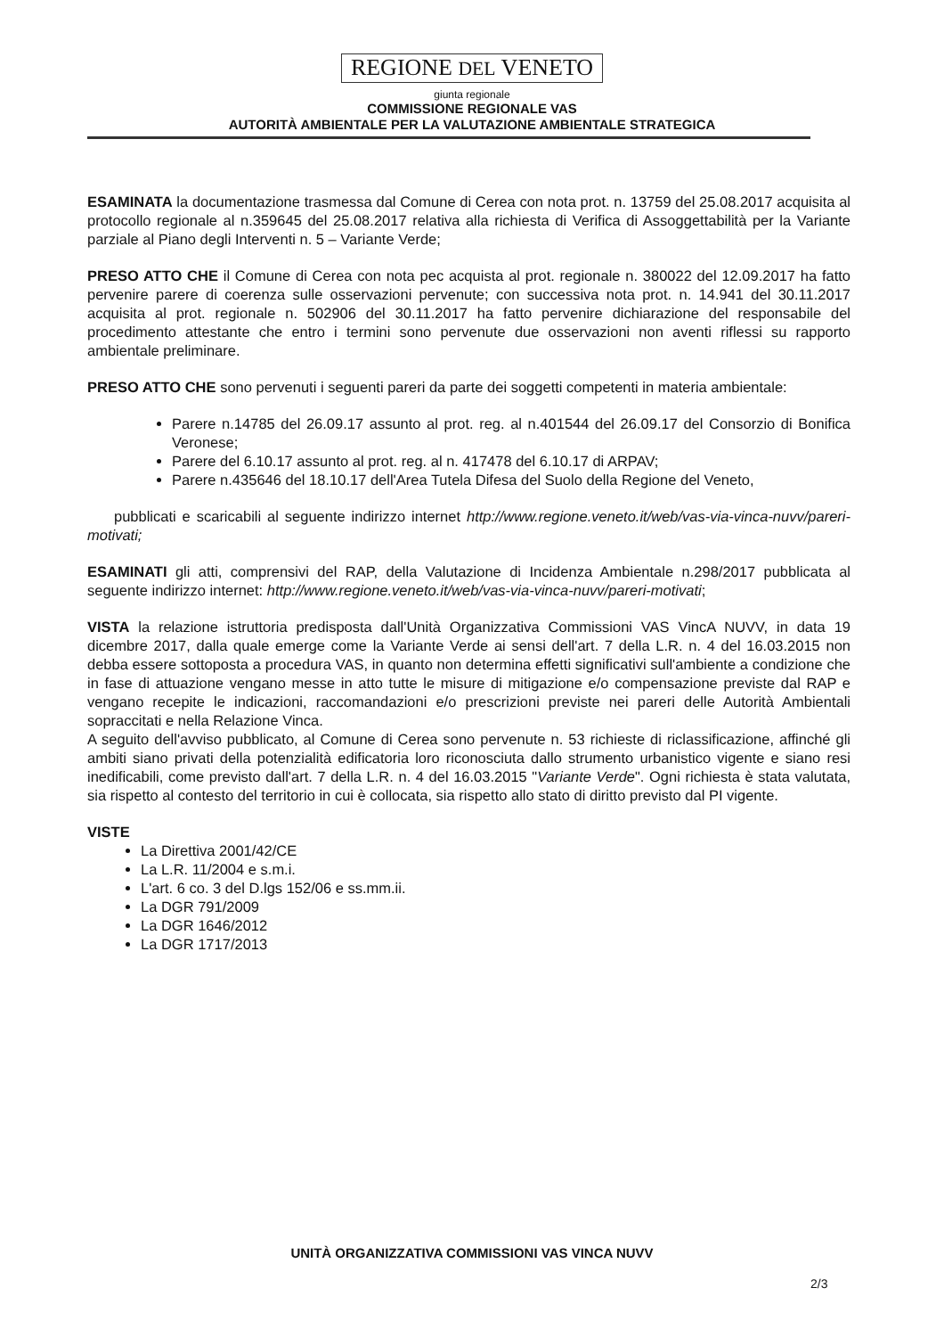REGIONE DEL VENETO
giunta regionale
COMMISSIONE REGIONALE VAS
AUTORITÀ AMBIENTALE PER LA VALUTAZIONE AMBIENTALE STRATEGICA
ESAMINATA la documentazione trasmessa dal Comune di Cerea con nota prot. n. 13759 del 25.08.2017 acquisita al protocollo regionale al n.359645 del 25.08.2017 relativa alla richiesta di Verifica di Assoggettabilità per la Variante parziale al Piano degli Interventi n. 5 – Variante Verde;
PRESO ATTO CHE il Comune di Cerea con nota pec acquista al prot. regionale n. 380022 del 12.09.2017 ha fatto pervenire parere di coerenza sulle osservazioni pervenute; con successiva nota prot. n. 14.941 del 30.11.2017 acquisita al prot. regionale n. 502906 del 30.11.2017 ha fatto pervenire dichiarazione del responsabile del procedimento attestante che entro i termini sono pervenute due osservazioni non aventi riflessi su rapporto ambientale preliminare.
PRESO ATTO CHE sono pervenuti i seguenti pareri da parte dei soggetti competenti in materia ambientale:
Parere n.14785 del 26.09.17 assunto al prot. reg. al n.401544 del 26.09.17 del Consorzio di Bonifica Veronese;
Parere del 6.10.17 assunto al prot. reg. al n. 417478 del 6.10.17 di ARPAV;
Parere n.435646 del 18.10.17 dell'Area Tutela Difesa del Suolo della Regione del Veneto,
pubblicati e scaricabili al seguente indirizzo internet http://www.regione.veneto.it/web/vas-via-vinca-nuvv/pareri-motivati;
ESAMINATI gli atti, comprensivi del RAP, della Valutazione di Incidenza Ambientale n.298/2017 pubblicata al seguente indirizzo internet: http://www.regione.veneto.it/web/vas-via-vinca-nuvv/pareri-motivati;
VISTA la relazione istruttoria predisposta dall'Unità Organizzativa Commissioni VAS VincA NUVV, in data 19 dicembre 2017, dalla quale emerge come la Variante Verde ai sensi dell'art. 7 della L.R. n. 4 del 16.03.2015 non debba essere sottoposta a procedura VAS, in quanto non determina effetti significativi sull'ambiente a condizione che in fase di attuazione vengano messe in atto tutte le misure di mitigazione e/o compensazione previste dal RAP e vengano recepite le indicazioni, raccomandazioni e/o prescrizioni previste nei pareri delle Autorità Ambientali sopraccitati e nella Relazione Vinca.
A seguito dell'avviso pubblicato, al Comune di Cerea sono pervenute n. 53 richieste di riclassificazione, affinché gli ambiti siano privati della potenzialità edificatoria loro riconosciuta dallo strumento urbanistico vigente e siano resi inedificabili, come previsto dall'art. 7 della L.R. n. 4 del 16.03.2015 "Variante Verde". Ogni richiesta è stata valutata, sia rispetto al contesto del territorio in cui è collocata, sia rispetto allo stato di diritto previsto dal PI vigente.
VISTE
La Direttiva 2001/42/CE
La L.R. 11/2004 e s.m.i.
L'art. 6 co. 3 del D.lgs 152/06 e ss.mm.ii.
La DGR 791/2009
La DGR 1646/2012
La DGR 1717/2013
UNITÀ ORGANIZZATIVA COMMISSIONI VAS VINCA NUVV
2/3